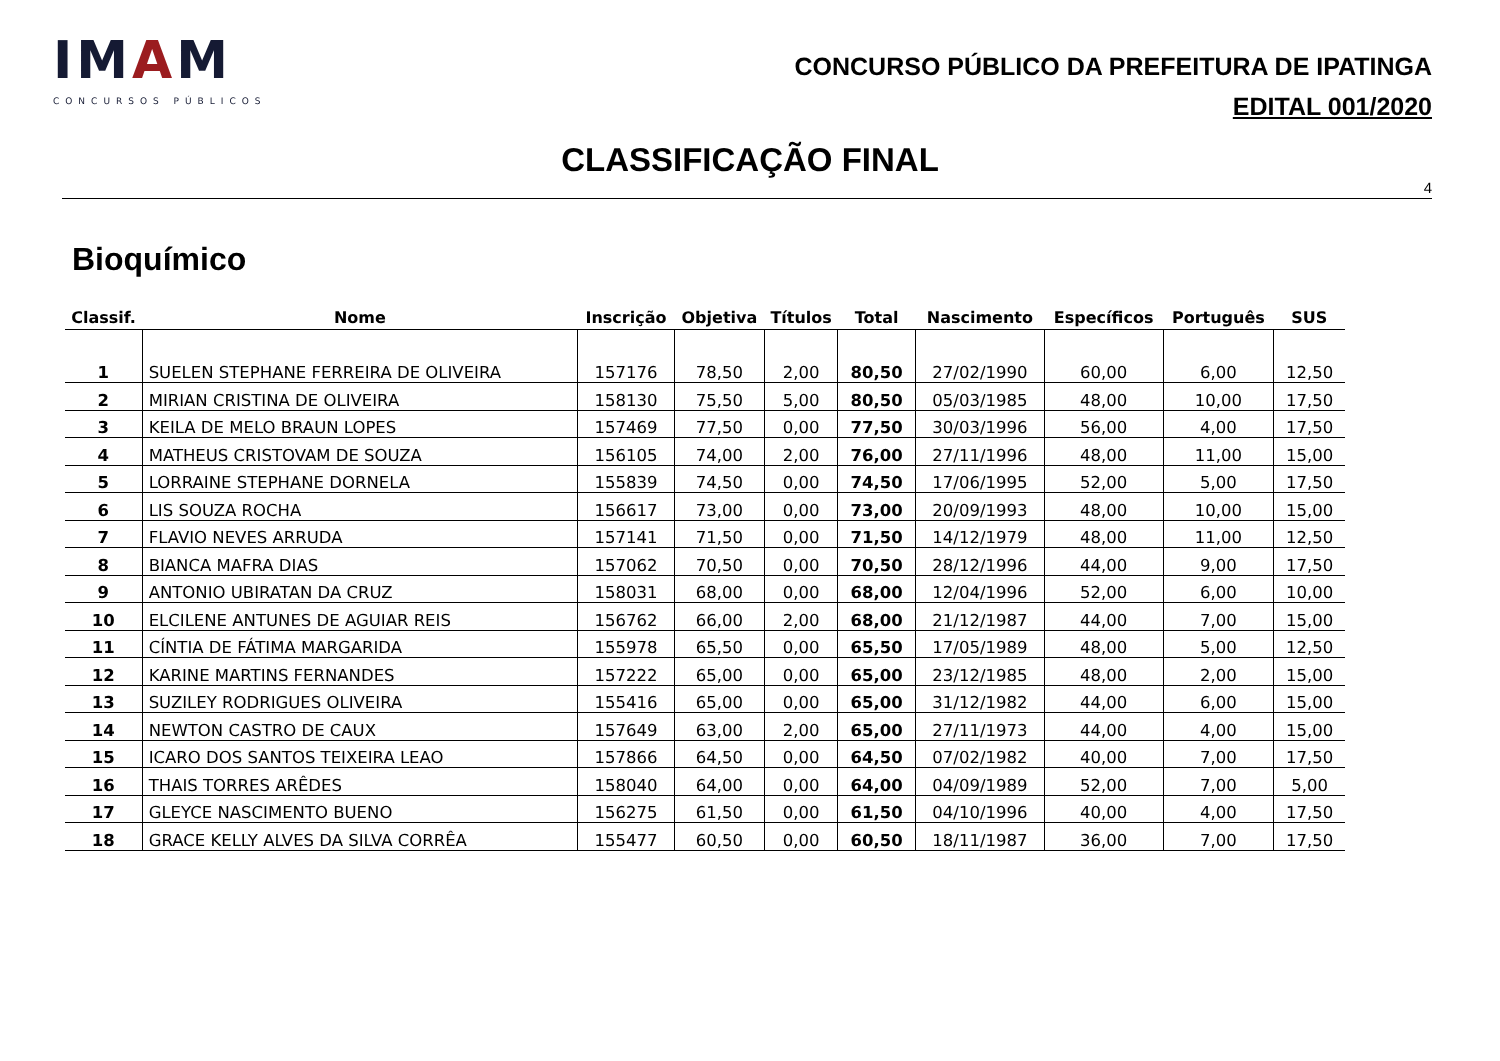IMAM
CONCURSOS PÚBLICOS
CONCURSO PÚBLICO DA PREFEITURA DE IPATINGA
EDITAL 001/2020
CLASSIFICAÇÃO FINAL
4
Bioquímico
| Classif. | Nome | Inscrição | Objetiva | Títulos | Total | Nascimento | Específicos | Português | SUS |
| --- | --- | --- | --- | --- | --- | --- | --- | --- | --- |
| 1 | SUELEN STEPHANE FERREIRA DE OLIVEIRA | 157176 | 78,50 | 2,00 | 80,50 | 27/02/1990 | 60,00 | 6,00 | 12,50 |
| 2 | MIRIAN CRISTINA DE OLIVEIRA | 158130 | 75,50 | 5,00 | 80,50 | 05/03/1985 | 48,00 | 10,00 | 17,50 |
| 3 | KEILA DE MELO BRAUN LOPES | 157469 | 77,50 | 0,00 | 77,50 | 30/03/1996 | 56,00 | 4,00 | 17,50 |
| 4 | MATHEUS CRISTOVAM DE SOUZA | 156105 | 74,00 | 2,00 | 76,00 | 27/11/1996 | 48,00 | 11,00 | 15,00 |
| 5 | LORRAINE STEPHANE DORNELA | 155839 | 74,50 | 0,00 | 74,50 | 17/06/1995 | 52,00 | 5,00 | 17,50 |
| 6 | LIS SOUZA ROCHA | 156617 | 73,00 | 0,00 | 73,00 | 20/09/1993 | 48,00 | 10,00 | 15,00 |
| 7 | FLAVIO NEVES ARRUDA | 157141 | 71,50 | 0,00 | 71,50 | 14/12/1979 | 48,00 | 11,00 | 12,50 |
| 8 | BIANCA MAFRA DIAS | 157062 | 70,50 | 0,00 | 70,50 | 28/12/1996 | 44,00 | 9,00 | 17,50 |
| 9 | ANTONIO UBIRATAN DA CRUZ | 158031 | 68,00 | 0,00 | 68,00 | 12/04/1996 | 52,00 | 6,00 | 10,00 |
| 10 | ELCILENE ANTUNES DE AGUIAR REIS | 156762 | 66,00 | 2,00 | 68,00 | 21/12/1987 | 44,00 | 7,00 | 15,00 |
| 11 | CÍNTIA DE FÁTIMA MARGARIDA | 155978 | 65,50 | 0,00 | 65,50 | 17/05/1989 | 48,00 | 5,00 | 12,50 |
| 12 | KARINE MARTINS FERNANDES | 157222 | 65,00 | 0,00 | 65,00 | 23/12/1985 | 48,00 | 2,00 | 15,00 |
| 13 | SUZILEY RODRIGUES OLIVEIRA | 155416 | 65,00 | 0,00 | 65,00 | 31/12/1982 | 44,00 | 6,00 | 15,00 |
| 14 | NEWTON CASTRO DE CAUX | 157649 | 63,00 | 2,00 | 65,00 | 27/11/1973 | 44,00 | 4,00 | 15,00 |
| 15 | ICARO DOS SANTOS TEIXEIRA LEAO | 157866 | 64,50 | 0,00 | 64,50 | 07/02/1982 | 40,00 | 7,00 | 17,50 |
| 16 | THAIS TORRES ARÊDES | 158040 | 64,00 | 0,00 | 64,00 | 04/09/1989 | 52,00 | 7,00 | 5,00 |
| 17 | GLEYCE NASCIMENTO BUENO | 156275 | 61,50 | 0,00 | 61,50 | 04/10/1996 | 40,00 | 4,00 | 17,50 |
| 18 | GRACE KELLY ALVES DA SILVA CORRÊA | 155477 | 60,50 | 0,00 | 60,50 | 18/11/1987 | 36,00 | 7,00 | 17,50 |